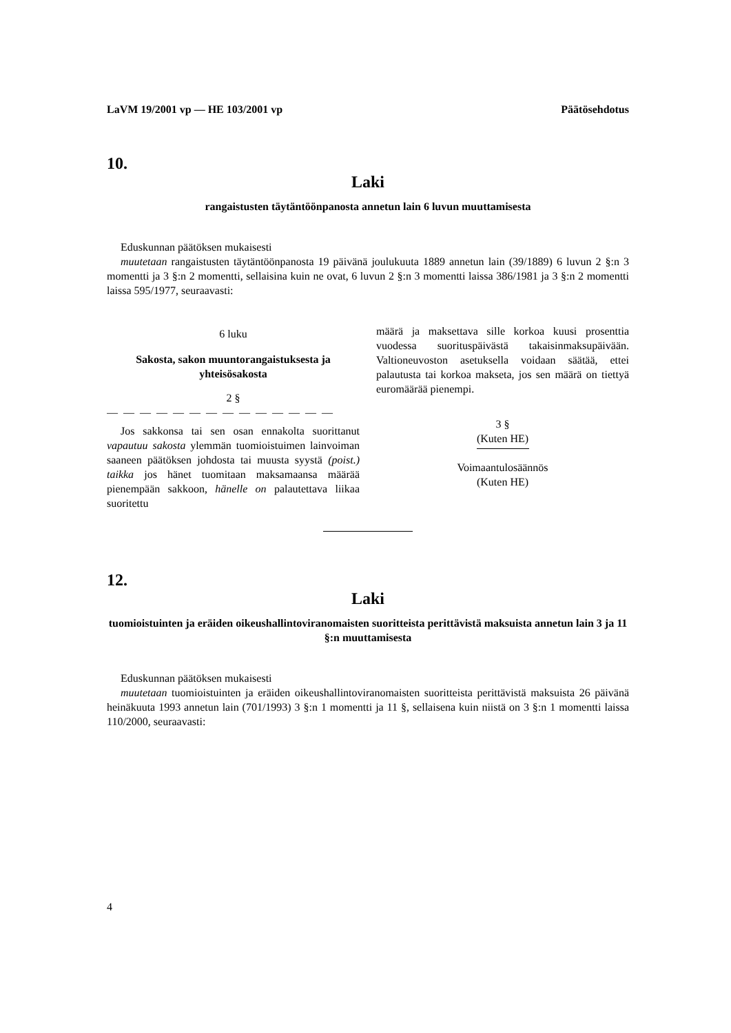LaVM 19/2001 vp — HE 103/2001 vp Päätösehdotus
10.
Laki
rangaistusten täytäntöönpanosta annetun lain 6 luvun muuttamisesta
Eduskunnan päätöksen mukaisesti
muutetaan rangaistusten täytäntöönpanosta 19 päivänä joulukuuta 1889 annetun lain (39/1889) 6 luvun 2 §:n 3 momentti ja 3 §:n 2 momentti, sellaisina kuin ne ovat, 6 luvun 2 §:n 3 momentti laissa 386/1981 ja 3 §:n 2 momentti laissa 595/1977, seuraavasti:
6 luku
Sakosta, sakon muuntorangaistuksesta ja yhteisösakosta
2 §
— — — — — — — — — — — — — —
Jos sakkonsa tai sen osan ennakolta suorittanut vapautuu sakosta ylemmän tuomioistuimen lainvoiman saaneen päätöksen johdosta tai muusta syystä (poist.) taikka jos hänet tuomitaan maksamaansa määrää pienempään sakkoon, hänelle on palautettava liikaa suoritettu
määrä ja maksettava sille korkoa kuusi prosenttia vuodessa suorituspäivästä takaisinmaksupäivään. Valtioneuvoston asetuksella voidaan säätää, ettei palautusta tai korkoa makseta, jos sen määrä on tiettyä euromäärää pienempi.
3 §
(Kuten HE)
Voimaantulosäännös
(Kuten HE)
12.
Laki
tuomioistuinten ja eräiden oikeushallintoviranomaisten suoritteista perittävistä maksuista annetun lain 3 ja 11 §:n muuttamisesta
Eduskunnan päätöksen mukaisesti
muutetaan tuomioistuinten ja eräiden oikeushallintoviranomaisten suoritteista perittävistä maksuista 26 päivänä heinäkuuta 1993 annetun lain (701/1993) 3 §:n 1 momentti ja 11 §, sellaisena kuin niistä on 3 §:n 1 momentti laissa 110/2000, seuraavasti:
4